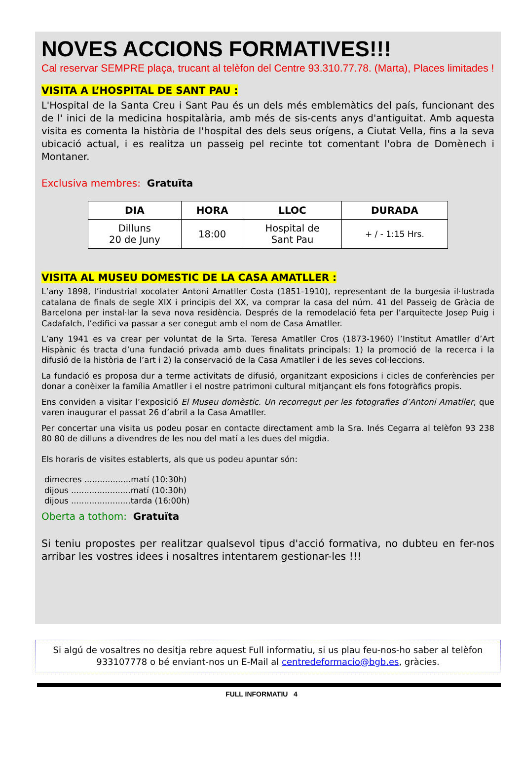NOVES ACCIONS FORMATIVES!!!
Cal reservar SEMPRE plaça, trucant al telèfon del Centre 93.310.77.78. (Marta), Places limitades !
VISITA A L’HOSPITAL DE SANT PAU :
L'Hospital de la Santa Creu i Sant Pau és un dels més emblemàtics del país, funcionant des de l' inici de la medicina hospitalària, amb més de sis-cents anys d'antiguitat. Amb aquesta visita es comenta la història de l'hospital des dels seus orígens, a Ciutat Vella, fins a la seva ubicació actual, i es realitza un passeig pel recinte tot comentant l'obra de Domènech i Montaner.
Exclusiva membres: Gratuïta
| DIA | HORA | LLOC | DURADA |
| --- | --- | --- | --- |
| Dilluns 20 de Juny | 18:00 | Hospital de Sant Pau | + / - 1:15 Hrs. |
VISITA AL MUSEU DOMESTIC DE LA CASA AMATLLER :
L’any 1898, l’industrial xocolater Antoni Amatller Costa (1851-1910), representant de la burgesia il·lustrada catalana de finals de segle XIX i principis del XX, va comprar la casa del núm. 41 del Passeig de Gràcia de Barcelona per instal·lar la seva nova residència. Després de la remodelació feta per l’arquitecte Josep Puig i Cadafalch, l’edifici va passar a ser conegut amb el nom de Casa Amatller.
L’any 1941 es va crear per voluntat de la Srta. Teresa Amatller Cros (1873-1960) l’Institut Amatller d’Art Hispànic és tracta d’una fundació privada amb dues finalitats principals: 1) la promoció de la recerca i la difusió de la història de l’art i 2) la conservació de la Casa Amatller i de les seves col·leccions.
La fundació es proposa dur a terme activitats de difusió, organitzant exposicions i cicles de conferències per donar a conèixer la família Amatller i el nostre patrimoni cultural mitjançant els fons fotogràfics propis.
Ens conviden a visitar l’exposició El Museu domèstic. Un recorregut per les fotografies d’Antoni Amatller, que varen inaugurar el passat 26 d’abril a la Casa Amatller.
Per concertar una visita us podeu posar en contacte directament amb la Sra. Inés Cegarra al telèfon 93 238 80 80 de dilluns a divendres de les nou del matí a les dues del migdia.
Els horaris de visites establerts, als que us podeu apuntar són:
dimecres ..................matí (10:30h)
dijous .......................matí (10:30h)
dijous .......................tarda (16:00h)
Oberta a tothom: Gratuïta
Si teniu propostes per realitzar qualsevol tipus d'acció formativa, no dubteu en fer-nos arribar les vostres idees i nosaltres intentarem gestionar-les !!!
Si algú de vosaltres no desitja rebre aquest Full informatiu, si us plau feu-nos-ho saber al telèfon 933107778 o bé enviant-nos un E-Mail al centredeformacio@bgb.es, gràcies.
FULL INFORMATIU 4